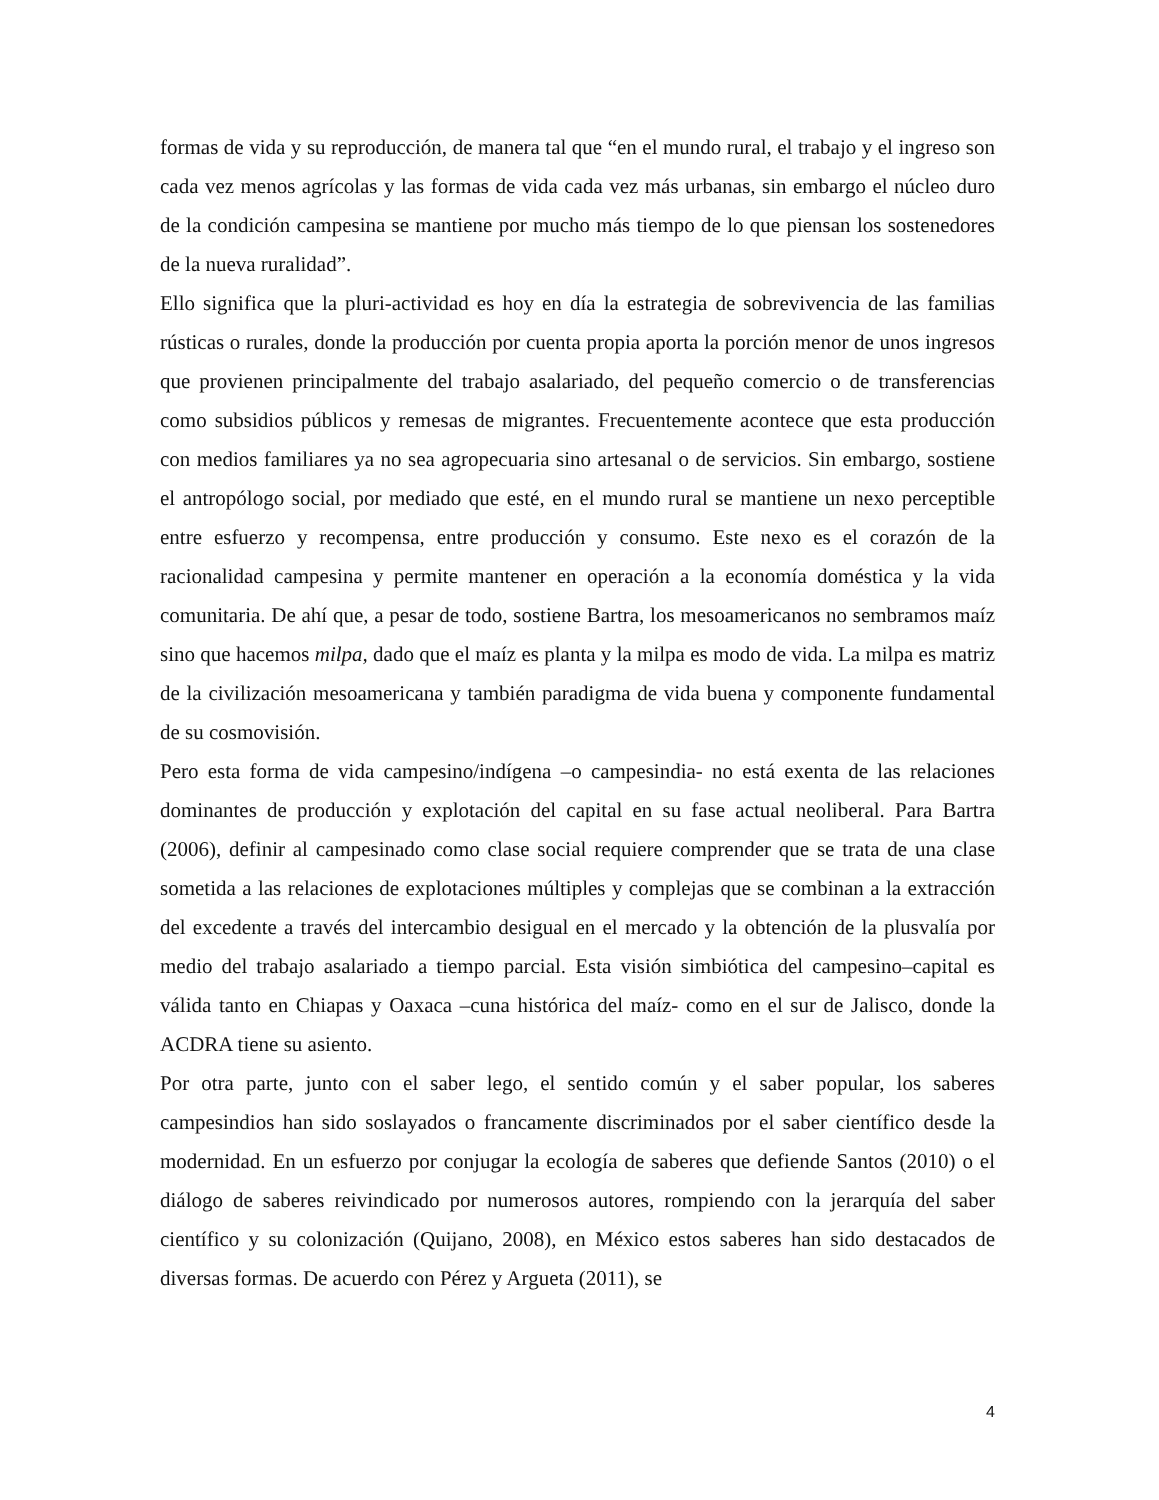formas de vida y su reproducción, de manera tal que “en el mundo rural, el trabajo y el ingreso son cada vez menos agrícolas y las formas de vida cada vez más urbanas, sin embargo el núcleo duro de la condición campesina se mantiene por mucho más tiempo de lo que piensan los sostenedores de la nueva ruralidad”.
Ello significa que la pluri-actividad es hoy en día la estrategia de sobrevivencia de las familias rústicas o rurales, donde la producción por cuenta propia aporta la porción menor de unos ingresos que provienen principalmente del trabajo asalariado, del pequeño comercio o de transferencias como subsidios públicos y remesas de migrantes. Frecuentemente acontece que esta producción con medios familiares ya no sea agropecuaria sino artesanal o de servicios. Sin embargo, sostiene el antropólogo social, por mediado que esté, en el mundo rural se mantiene un nexo perceptible entre esfuerzo y recompensa, entre producción y consumo. Este nexo es el corazón de la racionalidad campesina y permite mantener en operación a la economía doméstica y la vida comunitaria. De ahí que, a pesar de todo, sostiene Bartra, los mesoamericanos no sembramos maíz sino que hacemos milpa, dado que el maíz es planta y la milpa es modo de vida. La milpa es matriz de la civilización mesoamericana y también paradigma de vida buena y componente fundamental de su cosmovisión.
Pero esta forma de vida campesino/indígena –o campesindia- no está exenta de las relaciones dominantes de producción y explotación del capital en su fase actual neoliberal. Para Bartra (2006), definir al campesinado como clase social requiere comprender que se trata de una clase sometida a las relaciones de explotaciones múltiples y complejas que se combinan a la extracción del excedente a través del intercambio desigual en el mercado y la obtención de la plusvalía por medio del trabajo asalariado a tiempo parcial. Esta visión simbiótica del campesino–capital es válida tanto en Chiapas y Oaxaca –cuna histórica del maíz- como en el sur de Jalisco, donde la ACDRA tiene su asiento.
Por otra parte, junto con el saber lego, el sentido común y el saber popular, los saberes campesindios han sido soslayados o francamente discriminados por el saber científico desde la modernidad. En un esfuerzo por conjugar la ecología de saberes que defiende Santos (2010) o el diálogo de saberes reivindicado por numerosos autores, rompiendo con la jerarquía del saber científico y su colonización (Quijano, 2008), en México estos saberes han sido destacados de diversas formas. De acuerdo con Pérez y Argueta (2011), se
4